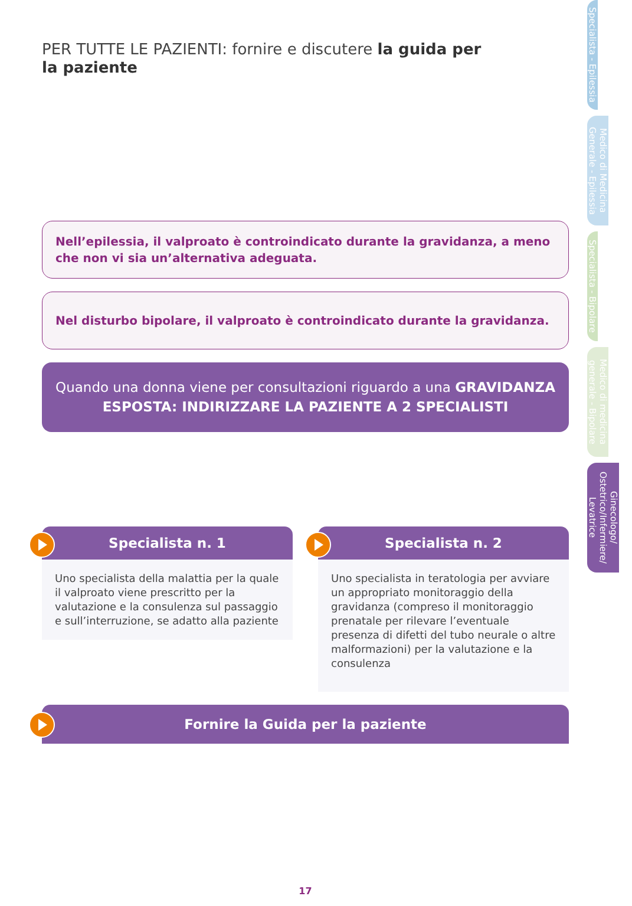PER TUTTE LE PAZIENTI: fornire e discutere la guida per la paziente
Nell’epilessia, il valproato è controindicato durante la gravidanza, a meno che non vi sia un’alternativa adeguata.
Nel disturbo bipolare, il valproato è controindicato durante la gravidanza.
Quando una donna viene per consultazioni riguardo a una GRAVIDANZA ESPOSTA: INDIRIZZARE LA PAZIENTE A 2 SPECIALISTI
Specialista n. 1
Uno specialista della malattia per la quale il valproato viene prescritto per la valutazione e la consulenza sul passaggio e sull’interruzione, se adatto alla paziente
Specialista n. 2
Uno specialista in teratologia per avviare un appropriato monitoraggio della gravidanza (compreso il monitoraggio prenatale per rilevare l’eventuale presenza di difetti del tubo neurale o altre malformazioni) per la valutazione e la consulenza
Fornire la Guida per la paziente
17
Specialista - Epilessia
Medico di Medicina Generale - Epilessia
Specialista - Bipolare
Medico di medicina generale - Bipolare
Ginecologo/ Ostetrico/Infermiere/ Levatrice